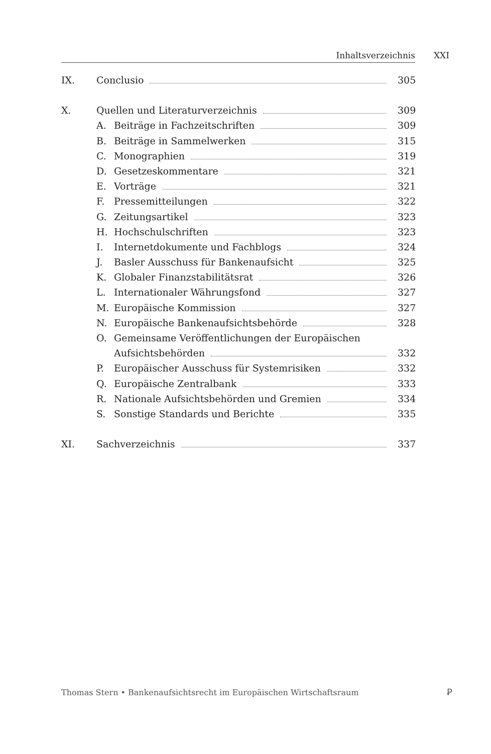Inhaltsverzeichnis XXI
IX. Conclusio 305
X. Quellen und Literaturverzeichnis 309
A. Beiträge in Fachzeitschriften 309
B. Beiträge in Sammelwerken 315
C. Monographien 319
D. Gesetzeskommentare 321
E. Vorträge 321
F. Pressemitteilungen 322
G. Zeitungsartikel 323
H. Hochschulschriften 323
I. Internetdokumente und Fachblogs 324
J. Basler Ausschuss für Bankenaufsicht 325
K. Globaler Finanzstabilitätsrat 326
L. Internationaler Währungsfond 327
M. Europäische Kommission 327
N. Europäische Bankenaufsichtsbehörde 328
O. Gemeinsame Veröffentlichungen der Europäischen
Aufsichtsbehörden 332
P. Europäischer Ausschuss für Systemrisiken 332
Q. Europäische Zentralbank 333
R. Nationale Aufsichtsbehörden und Gremien 334
S. Sonstige Standards und Berichte 335
XI. Sachverzeichnis 337
Thomas Stern • Bankenaufsichtsrecht im Europäischen Wirtschaftsraum
Ꝑ